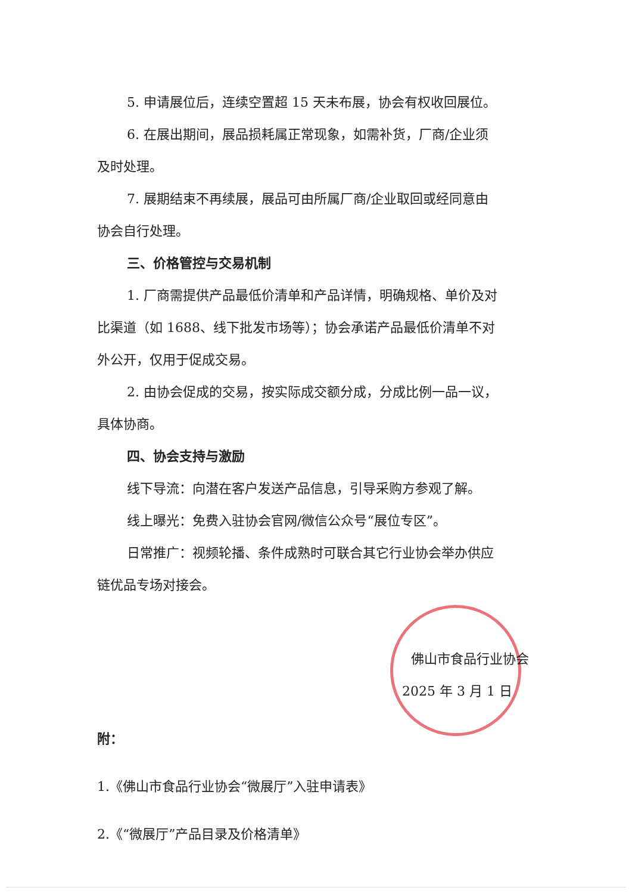5. 申请展位后，连续空置超 15 天未布展，协会有权收回展位。
6. 在展出期间，展品损耗属正常现象，如需补货，厂商/企业须
及时处理。
7. 展期结束不再续展，展品可由所属厂商/企业取回或经同意由
协会自行处理。
三、价格管控与交易机制
1. 厂商需提供产品最低价清单和产品详情，明确规格、单价及对
比渠道（如 1688、线下批发市场等）；协会承诺产品最低价清单不对
外公开，仅用于促成交易。
2. 由协会促成的交易，按实际成交额分成，分成比例一品一议，
具体协商。
四、协会支持与激励
线下导流：向潜在客户发送产品信息，引导采购方参观了解。
线上曝光：免费入驻协会官网/微信公众号“展位专区”。
日常推广：视频轮播、条件成熟时可联合其它行业协会举办供应
链优品专场对接会。
佛山市食品行业协会
2025 年 3 月 1 日
附：
1.《佛山市食品行业协会“微展厅”入驻申请表》
2.《“微展厅”产品目录及价格清单》